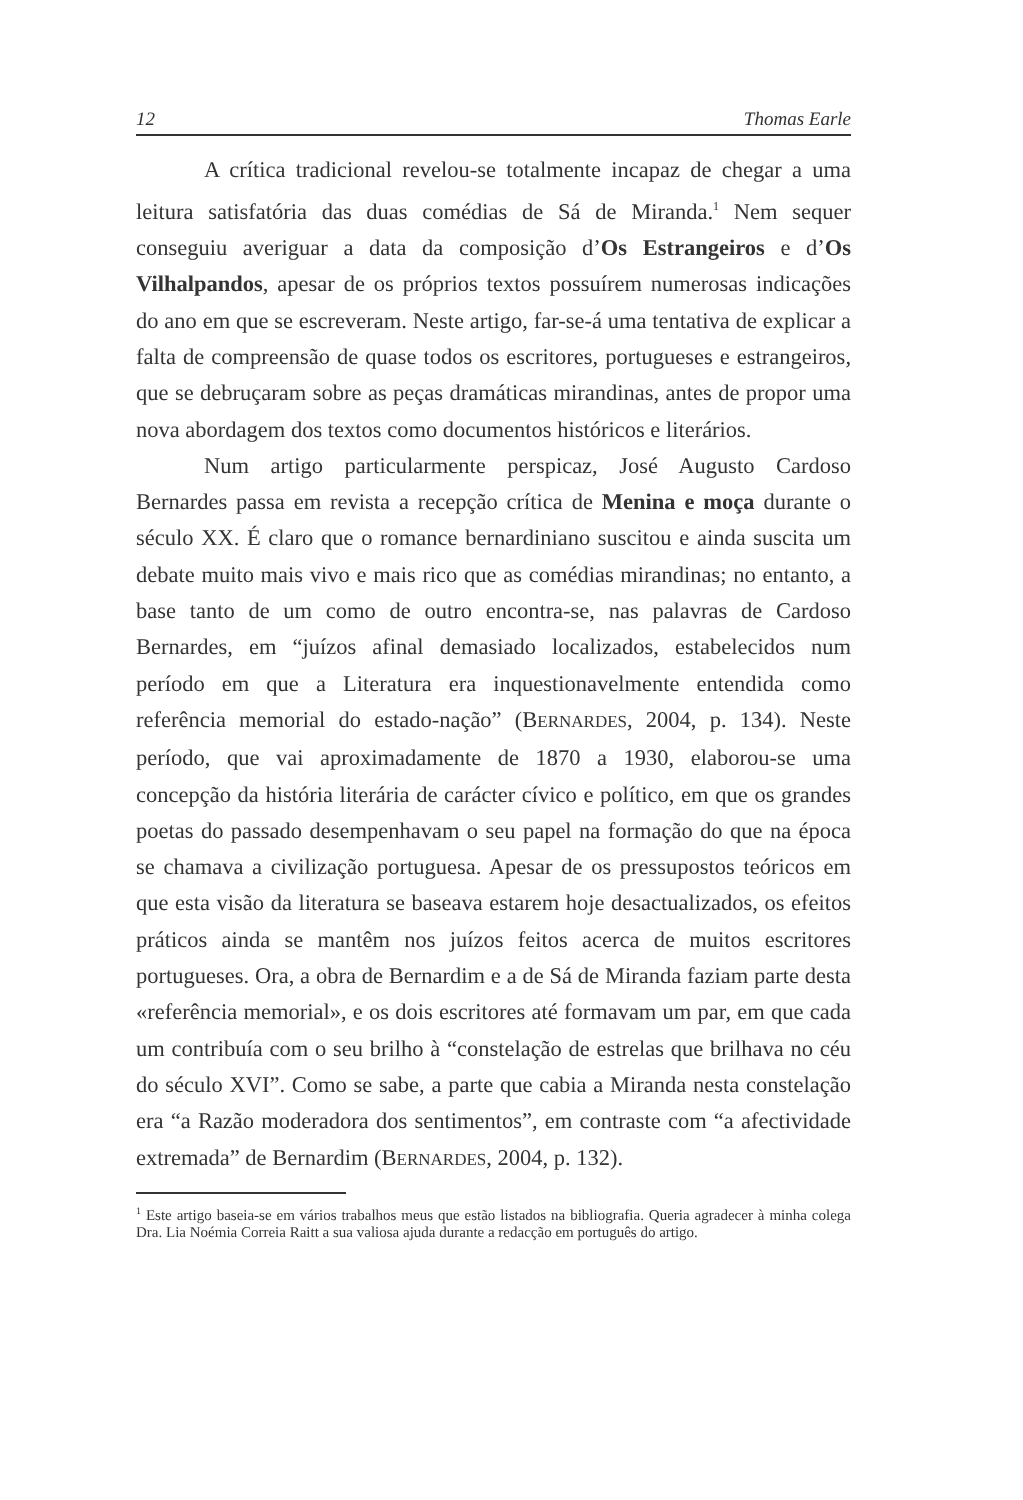12 Thomas Earle
A crítica tradicional revelou-se totalmente incapaz de chegar a uma leitura satisfatória das duas comédias de Sá de Miranda.<sup>1</sup> Nem sequer conseguiu averiguar a data da composição d’Os Estrangeiros e d’Os Vilhalpandos, apesar de os próprios textos possuírem numerosas indicações do ano em que se escreveram. Neste artigo, far-se-á uma tentativa de explicar a falta de compreensão de quase todos os escritores, portugueses e estrangeiros, que se debruçaram sobre as peças dramáticas mirandinas, antes de propor uma nova abordagem dos textos como documentos históricos e literários.
Num artigo particularmente perspicaz, José Augusto Cardoso Bernardes passa em revista a recepção crítica de Menina e moça durante o século XX. É claro que o romance bernardiniano suscitou e ainda suscita um debate muito mais vivo e mais rico que as comédias mirandinas; no entanto, a base tanto de um como de outro encontra-se, nas palavras de Cardoso Bernardes, em “juízos afinal demasiado localizados, estabelecidos num período em que a Literatura era inquestionavelmente entendida como referência memorial do estado-nação” (BERNARDES, 2004, p. 134). Neste período, que vai aproximadamente de 1870 a 1930, elaborou-se uma concepção da história literária de carácter cívico e político, em que os grandes poetas do passado desempenhavam o seu papel na formação do que na época se chamava a civilização portuguesa. Apesar de os pressupostos teóricos em que esta visão da literatura se baseava estarem hoje desactualizados, os efeitos práticos ainda se mantêm nos juízos feitos acerca de muitos escritores portugueses. Ora, a obra de Bernardim e a de Sá de Miranda faziam parte desta «referência memorial», e os dois escritores até formavam um par, em que cada um contribuía com o seu brilho à “constelação de estrelas que brilhava no céu do século XVI”. Como se sabe, a parte que cabia a Miranda nesta constelação era “a Razão moderadora dos sentimentos”, em contraste com “a afectividade extremada” de Bernardim (BERNARDES, 2004, p. 132).
<sup>1</sup> Este artigo baseia-se em vários trabalhos meus que estão listados na bibliografia. Queria agradecer à minha colega Dra. Lia Noémia Correia Raitt a sua valiosa ajuda durante a redacção em português do artigo.